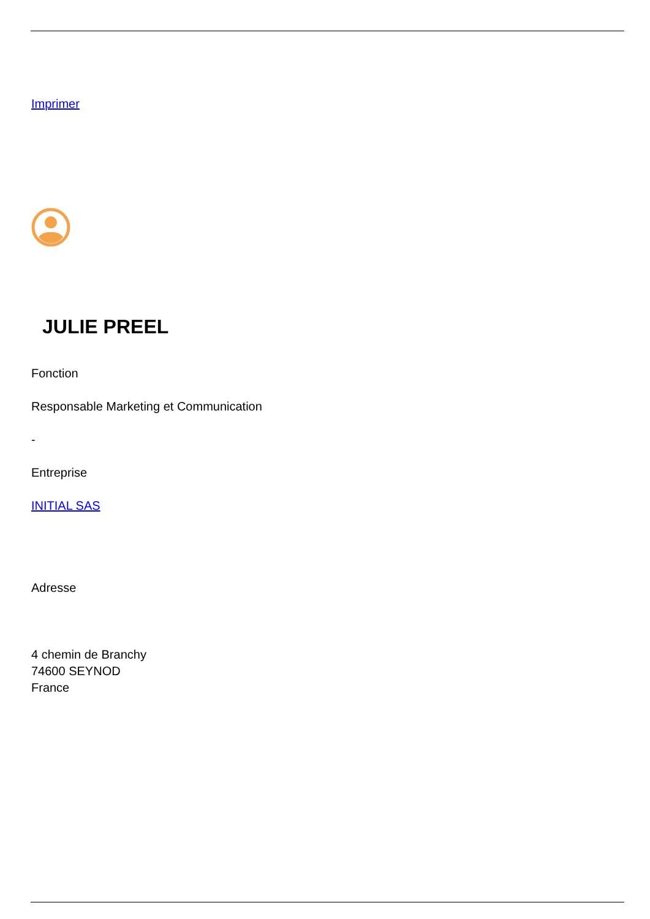Imprimer
JULIE PREEL
Fonction
Responsable Marketing et Communication
-
Entreprise
INITIAL SAS
Adresse
4 chemin de Branchy
74600 SEYNOD
France